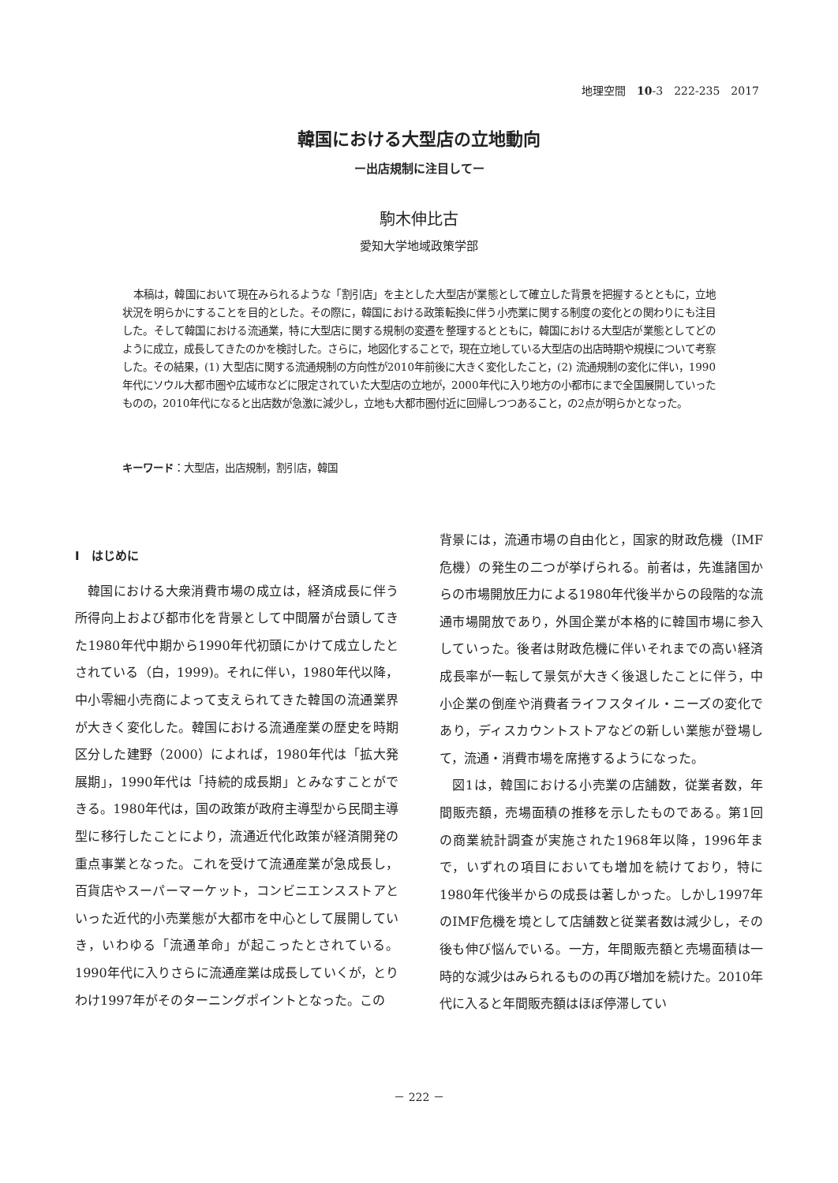地理空間　10-3　222-235　2017
韓国における大型店の立地動向
ー出店規制に注目してー
駒木伸比古
愛知大学地域政策学部
本稿は，韓国において現在みられるような「割引店」を主とした大型店が業態として確立した背景を把握するとともに，立地状況を明らかにすることを目的とした。その際に，韓国における政策転換に伴う小売業に関する制度の変化との関わりにも注目した。そして韓国における流通業，特に大型店に関する規制の変遷を整理するとともに，韓国における大型店が業態としてどのように成立，成長してきたのかを検討した。さらに，地図化することで，現在立地している大型店の出店時期や規模について考察した。その結果，(1) 大型店に関する流通規制の方向性が2010年前後に大きく変化したこと，(2) 流通規制の変化に伴い，1990年代にソウル大都市圏や広域市などに限定されていた大型店の立地が，2000年代に入り地方の小都市にまで全国展開していったものの，2010年代になると出店数が急激に減少し，立地も大都市圏付近に回帰しつつあること，の2点が明らかとなった。
キーワード：大型店，出店規制，割引店，韓国
Ⅰ　はじめに
韓国における大衆消費市場の成立は，経済成長に伴う所得向上および都市化を背景として中間層が台頭してきた1980年代中期から1990年代初頭にかけて成立したとされている（白，1999)。それに伴い，1980年代以降，中小零細小売商によって支えられてきた韓国の流通業界が大きく変化した。韓国における流通産業の歴史を時期区分した建野（2000）によれば，1980年代は「拡大発展期」，1990年代は「持続的成長期」とみなすことができる。1980年代は，国の政策が政府主導型から民間主導型に移行したことにより，流通近代化政策が経済開発の重点事業となった。これを受けて流通産業が急成長し，百貨店やスーパーマーケット，コンビニエンスストアといった近代的小売業態が大都市を中心として展開していき，いわゆる「流通革命」が起こったとされている。1990年代に入りさらに流通産業は成長していくが，とりわけ1997年がそのターニングポイントとなった。この
背景には，流通市場の自由化と，国家的財政危機（IMF危機）の発生の二つが挙げられる。前者は，先進諸国からの市場開放圧力による1980年代後半からの段階的な流通市場開放であり，外国企業が本格的に韓国市場に参入していった。後者は財政危機に伴いそれまでの高い経済成長率が一転して景気が大きく後退したことに伴う，中小企業の倒産や消費者ライフスタイル・ニーズの変化であり，ディスカウントストアなどの新しい業態が登場して，流通・消費市場を席捲するようになった。
図1は，韓国における小売業の店舗数，従業者数，年間販売額，売場面積の推移を示したものである。第1回の商業統計調査が実施された1968年以降，1996年まで，いずれの項目においても増加を続けており，特に1980年代後半からの成長は著しかった。しかし1997年のIMF危機を境として店舗数と従業者数は減少し，その後も伸び悩んでいる。一方，年間販売額と売場面積は一時的な減少はみられるものの再び増加を続けた。2010年代に入ると年間販売額はほぼ停滞してい
－ 222 －